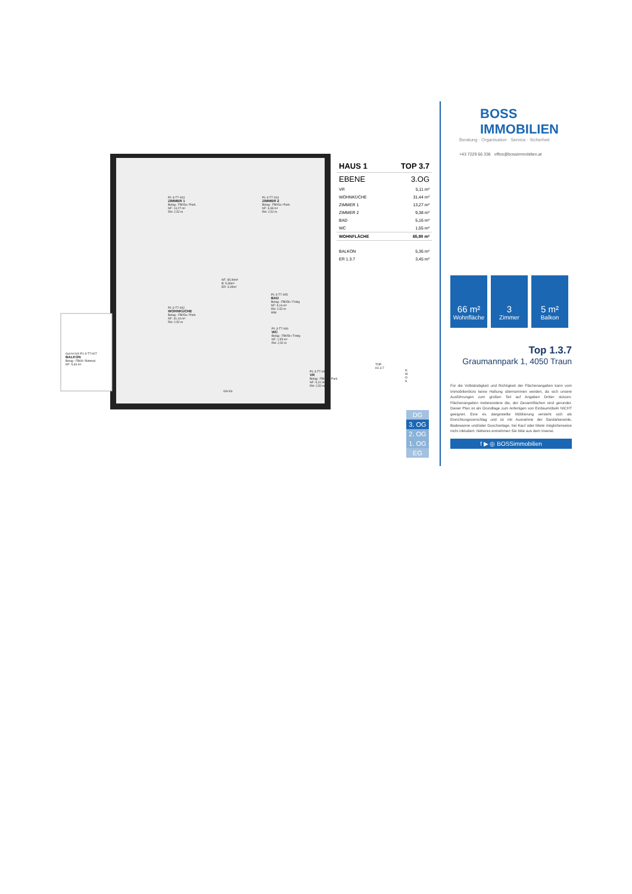P1-3-T7-003
ZIMMER 1
Belag : FB05a / Park.
NF: 13,27 m²
RH: 2,52 m
P1-3-T7-004
ZIMMER 2
Belag : FB05a / Park.
NF: 9,38 m²
RH: 2,52 m
NF: 65,90m²
B: 5,36m²
ER: 3,45m²
P1-3-T7-005
BAD
Belag : FB05b / Fstzg
NF: 5,16 m²
RH: 2,52 m
WM
P1-3-T7-002
WOHNKÜCHE
Belag : FB05a / Park.
NF: 31,44 m²
RH: 2,52 m
P1-3-T7-006
WC
Belag : FB05b / Fstzg
NF: 1,55 m²
RH: 2,52 m
Gel h=100 P1-3-T7-007
BALKON
Belag : FB08 / Betonpl.
NF: 5,36 m²
P1-3-T7-001
VR
Belag : FB05a / Park.
NF: 5,11 m²
RH: 2,52 m
GS KS
TOP H1.3.7
N W O S
| HAUS 1 | TOP 3.7 |
| EBENE | 3.OG |
| VR | 5,11 m² |
| WOHNKÜCHE | 31,44 m² |
| ZIMMER 1 | 13,27 m² |
| ZIMMER 2 | 9,38 m² |
| BAD | 5,16 m² |
| WC | 1,55 m² |
| WOHNFLÄCHE | 65,90 m² |
| BALKON | 5,36 m² |
| ER 1.3.7 | 3,45 m² |
DG
3. OG
2. OG
1. OG
EG
BOSS
IMMOBILIEN
Beratung · Organisation · Service · Sicherheit
+43 7229 66 336 office@bossimmobilien.at
66 m²
Wohnfläche
3
Zimmer
5 m²
Balkon
Top 1.3.7
Graumannpark 1, 4050 Traun
Für die Vollständigkeit und Richtigkeit der Flächenangaben kann vom Immobilienbüro keine Haftung übernommen werden, da sich unsere Ausführungen zum großen Teil auf Angaben Dritter stützen. Flächenangaben insbesondere die, der Gesamtflächen sind gerundet. Dieser Plan ist als Grundlage zum Anfertigen von Einbaumöbeln NICHT geeignet. Eine ev. dargestellte Möblierung versteht sich als Einrichtungsvorschlag und ist mit Ausnahme der Sanitärkeramik, Badewanne und/oder Duschanlage, bei Kauf oder Miete möglicherweise nicht inkludiert. Näheres entnehmen Sie bitte aus dem Inserat.
f ▶ ◎ BOSSimmobilien